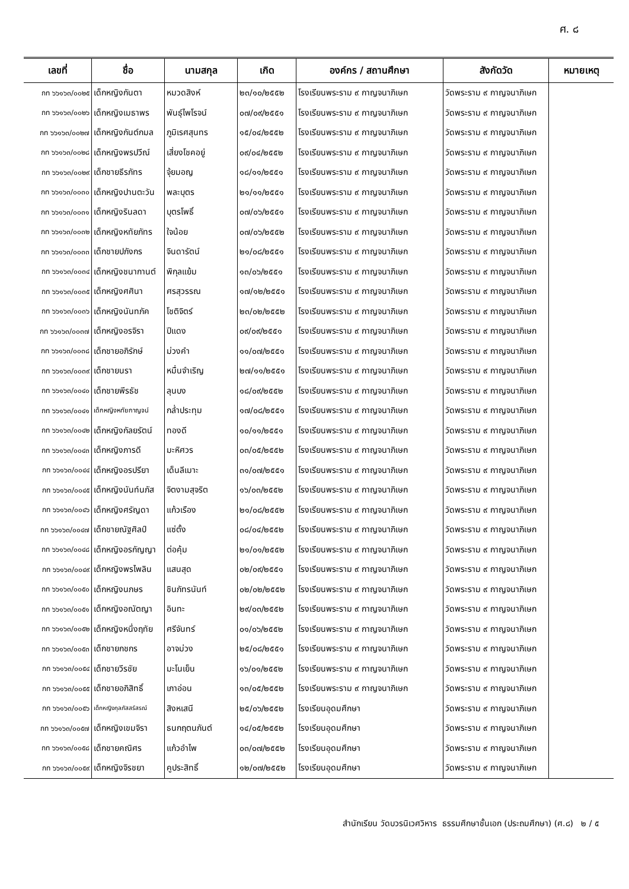ศ. ๘
| เลขที่ | ชื่อ | นามสกุล | เกิด | องค์กร / สถานศึกษา | สังกัดวัด | หมายเหตุ |
| --- | --- | --- | --- | --- | --- | --- |
| กท ๖๖๑๖๓/๐๐๒๕ | เด็กหญิงกันตา | หมวดสิงห์ | ๒๓/๑๐/๒๕๕๒ | โรงเรียนพระราม ๙ กาญจนาภิเษก | วัดพระราม ๙ กาญจนาภิเษก | |
| กท ๖๖๑๖๓/๐๐๒๖ | เด็กหญิงเมธาพร | พันธุ์ไพโรจน์ | ๐๗/๐๙/๒๕๕๑ | โรงเรียนพระราม ๙ กาญจนาภิเษก | วัดพระราม ๙ กาญจนาภิเษก | |
| กท ๖๖๑๖๓/๐๐๒๗ | เด็กหญิงกันต์กมล | ภูมิเรศสุนทร | ๑๕/๐๔/๒๕๕๒ | โรงเรียนพระราม ๙ กาญจนาภิเษก | วัดพระราม ๙ กาญจนาภิเษก | |
| กท ๖๖๑๖๓/๐๐๒๘ | เด็กหญิงพรปวีณ์ | เสี่ยงโชคอยู่ | ๐๙/๐๔/๒๕๕๒ | โรงเรียนพระราม ๙ กาญจนาภิเษก | วัดพระราม ๙ กาญจนาภิเษก | |
| กท ๖๖๑๖๓/๐๐๒๙ | เด็กชายธีรภัทร | จุ้ยมอญ | ๑๘/๑๑/๒๕๕๑ | โรงเรียนพระราม ๙ กาญจนาภิเษก | วัดพระราม ๙ กาญจนาภิเษก | |
| กท ๖๖๑๖๓/๐๐๓๐ | เด็กหญิงปานตะวัน | พละบุตร | ๒๑/๑๑/๒๕๕๑ | โรงเรียนพระราม ๙ กาญจนาภิเษก | วัดพระราม ๙ กาญจนาภิเษก | |
| กท ๖๖๑๖๓/๐๐๓๑ | เด็กหญิงรินลดา | บุตรโพธิ์ | ๐๗/๐๖/๒๕๕๑ | โรงเรียนพระราม ๙ กาญจนาภิเษก | วัดพระราม ๙ กาญจนาภิเษก | |
| กท ๖๖๑๖๓/๐๐๓๒ | เด็กหญิงหทัยภัทร | ใจน้อย | ๐๗/๐๖/๒๕๕๒ | โรงเรียนพระราม ๙ กาญจนาภิเษก | วัดพระราม ๙ กาญจนาภิเษก | |
| กท ๖๖๑๖๓/๐๐๓๓ | เด็กชายปภังกร | จินดารัตน์ | ๒๑/๐๘/๒๕๕๑ | โรงเรียนพระราม ๙ กาญจนาภิเษก | วัดพระราม ๙ กาญจนาภิเษก | |
| กท ๖๖๑๖๓/๐๐๓๔ | เด็กหญิงชนากานต์ | พิกุลแย้ม | ๑๓/๐๖/๒๕๕๑ | โรงเรียนพระราม ๙ กาญจนาภิเษก | วัดพระราม ๙ กาญจนาภิเษก | |
| กท ๖๖๑๖๓/๐๐๓๕ | เด็กหญิงศศินา | ศรสุวรรณ | ๑๗/๑๒/๒๕๕๑ | โรงเรียนพระราม ๙ กาญจนาภิเษก | วัดพระราม ๙ กาญจนาภิเษก | |
| กท ๖๖๑๖๓/๐๐๓๖ | เด็กหญิงนันทภัค | โชติจิตร์ | ๒๓/๐๒/๒๕๕๒ | โรงเรียนพระราม ๙ กาญจนาภิเษก | วัดพระราม ๙ กาญจนาภิเษก | |
| กท ๖๖๑๖๓/๐๐๓๗ | เด็กหญิงอรจิรา | ปีแดง | ๐๙/๐๙/๒๕๕๑ | โรงเรียนพระราม ๙ กาญจนาภิเษก | วัดพระราม ๙ กาญจนาภิเษก | |
| กท ๖๖๑๖๓/๐๐๓๘ | เด็กชายอภิรักษ์ | ม่วงคำ | ๑๑/๐๗/๒๕๕๑ | โรงเรียนพระราม ๙ กาญจนาภิเษก | วัดพระราม ๙ กาญจนาภิเษก | |
| กท ๖๖๑๖๓/๐๐๓๙ | เด็กชายนรา | หมื่นจำเริญ | ๒๗/๑๑/๒๕๕๑ | โรงเรียนพระราม ๙ กาญจนาภิเษก | วัดพระราม ๙ กาญจนาภิเษก | |
| กท ๖๖๑๖๓/๐๐๔๐ | เด็กชายพีรธัช | ลุนบง | ๑๘/๐๙/๒๕๕๒ | โรงเรียนพระราม ๙ กาญจนาภิเษก | วัดพระราม ๙ กาญจนาภิเษก | |
| กท ๖๖๑๖๓/๐๐๔๑ | เด็กหญิงหทัยกาญจน์ | กล่ำประทุม | ๑๗/๐๘/๒๕๕๑ | โรงเรียนพระราม ๙ กาญจนาภิเษก | วัดพระราม ๙ กาญจนาภิเษก | |
| กท ๖๖๑๖๓/๐๐๔๒ | เด็กหญิงกัลยรัตน์ | ทองดี | ๑๐/๑๑/๒๕๕๑ | โรงเรียนพระราม ๙ กาญจนาภิเษก | วัดพระราม ๙ กาญจนาภิเษก | |
| กท ๖๖๑๖๓/๐๐๔๓ | เด็กหญิงภารดี | มะหิศวร | ๐๓/๐๕/๒๕๕๒ | โรงเรียนพระราม ๙ กาญจนาภิเษก | วัดพระราม ๙ กาญจนาภิเษก | |
| กท ๖๖๑๖๓/๐๐๔๔ | เด็กหญิงอรปรียา | เด็นลีเมาะ | ๓๑/๐๗/๒๕๕๑ | โรงเรียนพระราม ๙ กาญจนาภิเษก | วัดพระราม ๙ กาญจนาภิเษก | |
| กท ๖๖๑๖๓/๐๐๔๕ | เด็กหญิงนันท์นภัส | จิตงามสุจริต | ๑๖/๐๓/๒๕๕๒ | โรงเรียนพระราม ๙ กาญจนาภิเษก | วัดพระราม ๙ กาญจนาภิเษก | |
| กท ๖๖๑๖๓/๐๐๔๖ | เด็กหญิงศรัญดา | แก้วเรือง | ๒๑/๐๘/๒๕๕๒ | โรงเรียนพระราม ๙ กาญจนาภิเษก | วัดพระราม ๙ กาญจนาภิเษก | |
| กท ๖๖๑๖๓/๐๐๔๗ | เด็กชายณัฐศิลป์ | แซ่ตั้ง | ๐๘/๐๔/๒๕๕๒ | โรงเรียนพระราม ๙ กาญจนาภิเษก | วัดพระราม ๙ กาญจนาภิเษก | |
| กท ๖๖๑๖๓/๐๐๔๘ | เด็กหญิงอรกัญญา | ต่อคุ้ม | ๒๑/๐๑/๒๕๕๒ | โรงเรียนพระราม ๙ กาญจนาภิเษก | วัดพระราม ๙ กาญจนาภิเษก | |
| กท ๖๖๑๖๓/๐๐๔๙ | เด็กหญิงพรไพลิน | แสนสุด | ๐๒/๐๙/๒๕๕๑ | โรงเรียนพระราม ๙ กาญจนาภิเษก | วัดพระราม ๙ กาญจนาภิเษก | |
| กท ๖๖๑๖๓/๐๐๕๐ | เด็กหญิงนภษร | ชินภัทรนันท์ | ๐๒/๐๒/๒๕๕๒ | โรงเรียนพระราม ๙ กาญจนาภิเษก | วัดพระราม ๙ กาญจนาภิเษก | |
| กท ๖๖๑๖๓/๐๐๕๑ | เด็กหญิงอณัตญา | อินทะ | ๒๙/๐๓/๒๕๕๒ | โรงเรียนพระราม ๙ กาญจนาภิเษก | วัดพระราม ๙ กาญจนาภิเษก | |
| กท ๖๖๑๖๓/๐๐๕๒ | เด็กหญิงหนึ่งฤทัย | ศรีจันทร์ | ๐๑/๐๖/๒๕๕๒ | โรงเรียนพระราม ๙ กาญจนาภิเษก | วัดพระราม ๙ กาญจนาภิเษก | |
| กท ๖๖๑๖๓/๐๐๕๓ | เด็กชายกชกร | อาจม่วง | ๒๕/๐๘/๒๕๕๑ | โรงเรียนพระราม ๙ กาญจนาภิเษก | วัดพระราม ๙ กาญจนาภิเษก | |
| กท ๖๖๑๖๓/๐๐๕๔ | เด็กชายวีรชัย | มะโนเย็น | ๑๖/๐๑/๒๕๕๒ | โรงเรียนพระราม ๙ กาญจนาภิเษก | วัดพระราม ๙ กาญจนาภิเษก | |
| กท ๖๖๑๖๓/๐๐๕๕ | เด็กชายอภิสิทธิ์ | เภาอ่อน | ๑๓/๐๕/๒๕๕๒ | โรงเรียนพระราม ๙ กาญจนาภิเษก | วัดพระราม ๙ กาญจนาภิเษก | |
| กท ๖๖๑๖๓/๐๐๕๖ | เด็กหญิงกุลภัสสร์สรณ์ | สิงหเสนี | ๒๕/๐๖/๒๕๕๒ | โรงเรียนอุดมศึกษา | วัดพระราม ๙ กาญจนาภิเษก | |
| กท ๖๖๑๖๓/๐๐๕๗ | เด็กหญิงเขมจิรา | ธนกฤตนภันต์ | ๑๔/๐๕/๒๕๕๒ | โรงเรียนอุดมศึกษา | วัดพระราม ๙ กาญจนาภิเษก | |
| กท ๖๖๑๖๓/๐๐๕๘ | เด็กชายคณิศร | แก้วอำไพ | ๐๓/๐๗/๒๕๕๒ | โรงเรียนอุดมศึกษา | วัดพระราม ๙ กาญจนาภิเษก | |
| กท ๖๖๑๖๓/๐๐๕๙ | เด็กหญิงจิรชยา | คูประสิทธิ์ | ๑๒/๐๗/๒๕๕๒ | โรงเรียนอุดมศึกษา | วัดพระราม ๙ กาญจนาภิเษก | |
สำนักเรียน วัดบวรนิเวศวิหาร ธรรมศึกษาชั้นเอก (ประถมศึกษา) (ศ.๘) ๒ / ๕